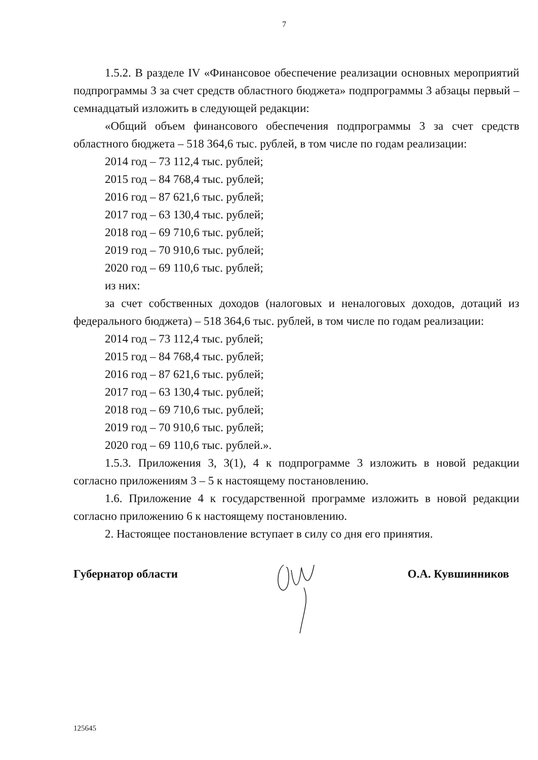7
1.5.2. В разделе IV «Финансовое обеспечение реализации основных мероприятий подпрограммы 3 за счет средств областного бюджета» подпрограммы 3 абзацы первый – семнадцатый изложить в следующей редакции:
«Общий объем финансового обеспечения подпрограммы 3 за счет средств областного бюджета – 518 364,6 тыс. рублей, в том числе по годам реализации:
2014 год – 73 112,4 тыс. рублей;
2015 год – 84 768,4 тыс. рублей;
2016 год – 87 621,6 тыс. рублей;
2017 год – 63 130,4 тыс. рублей;
2018 год – 69 710,6 тыс. рублей;
2019 год – 70 910,6 тыс. рублей;
2020 год – 69 110,6 тыс. рублей;
из них:
за счет собственных доходов (налоговых и неналоговых доходов, дотаций из федерального бюджета) – 518 364,6 тыс. рублей, в том числе по годам реализации:
2014 год – 73 112,4 тыс. рублей;
2015 год – 84 768,4 тыс. рублей;
2016 год – 87 621,6 тыс. рублей;
2017 год – 63 130,4 тыс. рублей;
2018 год – 69 710,6 тыс. рублей;
2019 год – 70 910,6 тыс. рублей;
2020 год – 69 110,6 тыс. рублей.».
1.5.3. Приложения 3, 3(1), 4 к подпрограмме 3 изложить в новой редакции согласно приложениям 3 – 5 к настоящему постановлению.
1.6. Приложение 4 к государственной программе изложить в новой редакции согласно приложению 6 к настоящему постановлению.
2. Настоящее постановление вступает в силу со дня его принятия.
Губернатор области О.А. Кувшинников
125645